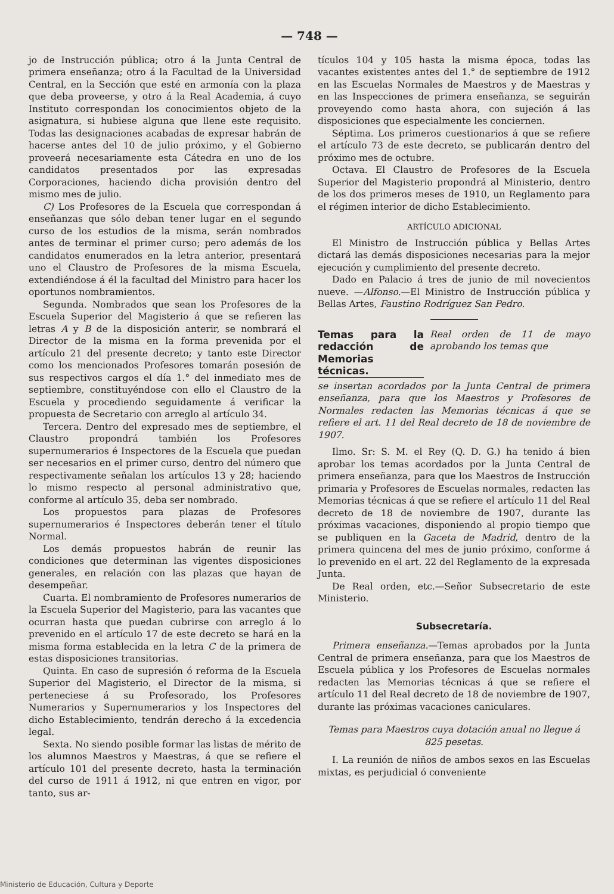— 748 —
jo de Instrucción pública; otro á la Junta Central de primera enseñanza; otro á la Facultad de la Universidad Central, en la Sección que esté en armonía con la plaza que deba proveerse, y otro á la Real Academia, á cuyo Instituto correspondan los conocimientos objeto de la asignatura, si hubiese alguna que llene este requisito. Todas las designaciones acabadas de expresar habrán de hacerse antes del 10 de julio próximo, y el Gobierno proveerá necesariamente esta Cátedra en uno de los candidatos presentados por las expresadas Corporaciones, haciendo dicha provisión dentro del mismo mes de julio.
C) Los Profesores de la Escuela que correspondan á enseñanzas que sólo deban tener lugar en el segundo curso de los estudios de la misma, serán nombrados antes de terminar el primer curso; pero además de los candidatos enumerados en la letra anterior, presentará uno el Claustro de Profesores de la misma Escuela, extendiéndose á él la facultad del Ministro para hacer los oportunos nombramientos.
Segunda. Nombrados que sean los Profesores de la Escuela Superior del Magisterio á que se refieren las letras A y B de la disposición anterir, se nombrará el Director de la misma en la forma prevenida por el artículo 21 del presente decreto; y tanto este Director como los mencionados Profesores tomarán posesión de sus respectivos cargos el día 1.° del inmediato mes de septiembre, constituyéndose con ello el Claustro de la Escuela y procediendo seguidamente á verificar la propuesta de Secretario con arreglo al artículo 34.
Tercera. Dentro del expresado mes de septiembre, el Claustro propondrá también los Profesores supernumerarios é Inspectores de la Escuela que puedan ser necesarios en el primer curso, dentro del número que respectivamente señalan los artículos 13 y 28; haciendo lo mismo respecto al personal administrativo que, conforme al artículo 35, deba ser nombrado.
Los propuestos para plazas de Profesores supernumerarios é Inspectores deberán tener el título Normal.
Los demás propuestos habrán de reunir las condiciones que determinan las vigentes disposiciones generales, en relación con las plazas que hayan de desempeñar.
Cuarta. El nombramiento de Profesores numerarios de la Escuela Superior del Magisterio, para las vacantes que ocurran hasta que puedan cubrirse con arreglo á lo prevenido en el artículo 17 de este decreto se hará en la misma forma establecida en la letra C de la primera de estas disposiciones transitorias.
Quinta. En caso de supresión ó reforma de la Escuela Superior del Magisterio, el Director de la misma, si perteneciese á su Profesorado, los Profesores Numerarios y Supernumerarios y los Inspectores del dicho Establecimiento, tendrán derecho á la excedencia legal.
Sexta. No siendo posible formar las listas de mérito de los alumnos Maestros y Maestras, á que se refiere el artículo 101 del presente decreto, hasta la terminación del curso de 1911 á 1912, ni que entren en vigor, por tanto, sus ar-
tículos 104 y 105 hasta la misma época, todas las vacantes existentes antes del 1.° de septiembre de 1912 en las Escuelas Normales de Maestros y de Maestras y en las Inspecciones de primera enseñanza, se seguirán proveyendo como hasta ahora, con sujeción á las disposiciones que especialmente les conciernen.
Séptima. Los primeros cuestionarios á que se refiere el artículo 73 de este decreto, se publicarán dentro del próximo mes de octubre.
Octava. El Claustro de Profesores de la Escuela Superior del Magisterio propondrá al Ministerio, dentro de los dos primeros meses de 1910, un Reglamento para el régimen interior de dicho Establecimiento.
ARTÍCULO ADICIONAL
El Ministro de Instrucción pública y Bellas Artes dictará las demás disposiciones necesarias para la mejor ejecución y cumplimiento del presente decreto.
Dado en Palacio á tres de junio de mil novecientos nueve. —Alfonso.—El Ministro de Instrucción pública y Bellas Artes, Faustino Rodríguez San Pedro.
Temas para la redacción de Memorias técnicas. Real orden de 11 de mayo aprobando los temas que
se insertan acordados por la Junta Central de primera enseñanza, para que los Maestros y Profesores de Normales redacten las Memorias técnicas á que se refiere el art. 11 del Real decreto de 18 de noviembre de 1907.
Ilmo. Sr: S. M. el Rey (Q. D. G.) ha tenido á bien aprobar los temas acordados por la Junta Central de primera enseñanza, para que los Maestros de Instrucción primaria y Profesores de Escuelas normales, redacten las Memorias técnicas á que se refiere el artículo 11 del Real decreto de 18 de noviembre de 1907, durante las próximas vacaciones, disponiendo al propio tiempo que se publiquen en la Gaceta de Madrid, dentro de la primera quincena del mes de junio próximo, conforme á lo prevenido en el art. 22 del Reglamento de la expresada Junta.
De Real orden, etc.—Señor Subsecretario de este Ministerio.
Subsecretaría.
Primera enseñanza.—Temas aprobados por la Junta Central de primera enseñanza, para que los Maestros de Escuela pública y los Profesores de Escuelas normales redacten las Memorias técnicas á que se refiere el artículo 11 del Real decreto de 18 de noviembre de 1907, durante las próximas vacaciones caniculares.
Temas para Maestros cuya dotación anual no llegue á 825 pesetas.
I. La reunión de niños de ambos sexos en las Escuelas mixtas, es perjudicial ó conveniente
Ministerio de Educación, Cultura y Deporte